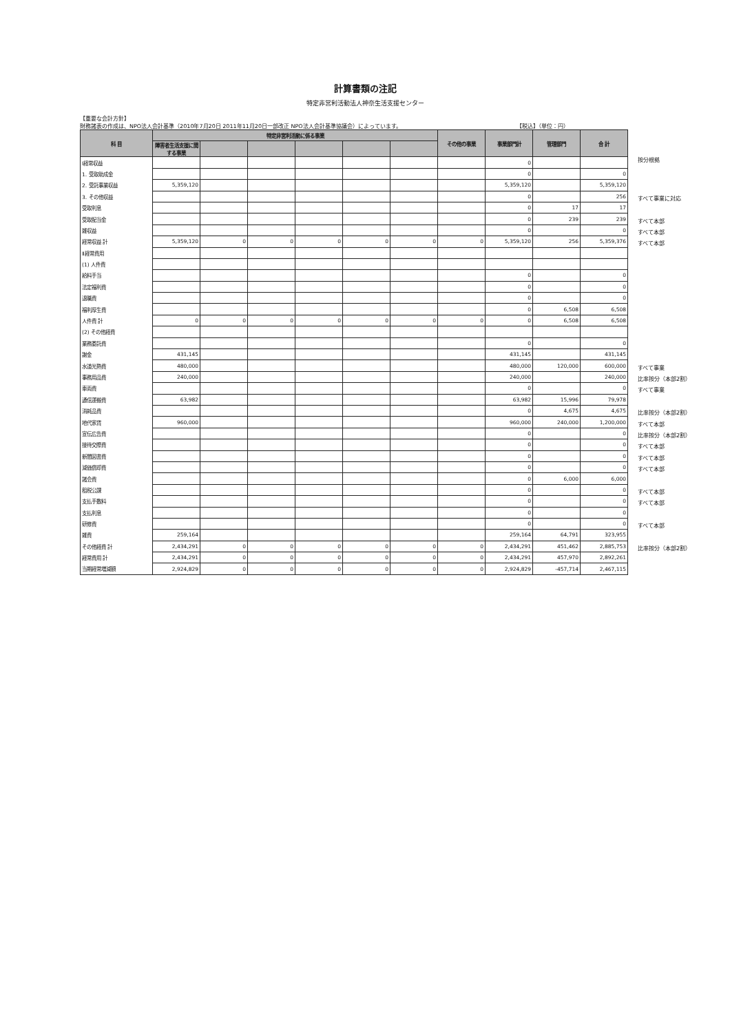計算書類の注記
特定非営利活動法人神奈生活支援センター
【重要な会計方針】
財務諸表の作成は、NPO法人会計基準（2010年7月20日 2011年11月20日一部改正 NPO法人会計基準協議会）によっています。 【税込】（単位：円）
| 科 目 | 特定非営利活動に係る事業 | | | | | | その他の事業 | 事業部門計 | 管理部門 | 合 計 |
| --- | --- | --- | --- | --- | --- | --- | --- | --- | --- | --- |
| | 障害者生活支援に関する事業 | | | | | | | | | |
| Ⅰ経常収益 | | | | | | | | 0 | | |
| 1. 受取助成金 | | | | | | | | 0 | | 0 |
| 2. 受託事業収益 | 5,359,120 | | | | | | | 5,359,120 | | 5,359,120 |
| 3. その他収益 | | | | | | | | 0 | | 256 |
| 受取利息 | | | | | | | | 0 | 17 | 17 |
| 受取配当金 | | | | | | | | 0 | 239 | 239 |
| 雑収益 | | | | | | | | 0 | | 0 |
| 経常収益 計 | 5,359,120 | 0 | 0 | 0 | 0 | 0 | 0 | 5,359,120 | 256 | 5,359,376 |
| Ⅱ経常費用 | | | | | | | | | | |
| (1) 人件費 | | | | | | | | | | |
| 給料手当 | | | | | | | | 0 | | 0 |
| 法定福利費 | | | | | | | | 0 | | 0 |
| 退職費 | | | | | | | | 0 | | 0 |
| 福利厚生費 | | | | | | | | 0 | 6,508 | 6,508 |
| 人件費 計 | 0 | 0 | 0 | 0 | 0 | 0 | 0 | 0 | 6,508 | 6,508 |
| (2) その他経費 | | | | | | | | | | |
| 業務委託費 | | | | | | | | 0 | | 0 |
| 謝金 | 431,145 | | | | | | | 431,145 | | 431,145 |
| 水道光熱費 | 480,000 | | | | | | | 480,000 | 120,000 | 600,000 |
| 事務用品費 | 240,000 | | | | | | | 240,000 | | 240,000 |
| 車両費 | | | | | | | | 0 | | 0 |
| 通信運搬費 | 63,982 | | | | | | | 63,982 | 15,996 | 79,978 |
| 消耗品費 | | | | | | | | 0 | 4,675 | 4,675 |
| 地代家賃 | 960,000 | | | | | | | 960,000 | 240,000 | 1,200,000 |
| 宣伝広告費 | | | | | | | | 0 | | 0 |
| 接待交際費 | | | | | | | | 0 | | 0 |
| 新聞図書費 | | | | | | | | 0 | | 0 |
| 減価償却費 | | | | | | | | 0 | | 0 |
| 諸会費 | | | | | | | | 0 | 6,000 | 6,000 |
| 租税公課 | | | | | | | | 0 | | 0 |
| 支払手数料 | | | | | | | | 0 | | 0 |
| 支払利息 | | | | | | | | 0 | | 0 |
| 研修費 | | | | | | | | 0 | | 0 |
| 雑費 | 259,164 | | | | | | | 259,164 | 64,791 | 323,955 |
| その他経費 計 | 2,434,291 | 0 | 0 | 0 | 0 | 0 | 0 | 2,434,291 | 451,462 | 2,885,753 |
| 経常費用 計 | 2,434,291 | 0 | 0 | 0 | 0 | 0 | 0 | 2,434,291 | 457,970 | 2,892,261 |
| 当期経常増減額 | 2,924,829 | 0 | 0 | 0 | 0 | 0 | 0 | 2,924,829 | -457,714 | 2,467,115 |
按分根拠
すべて事業に対応
すべて本部
すべて本部
すべて本部
すべて事業
比率按分（本部2割）
すべて事業
比率按分（本部2割）
すべて本部
比率按分（本部2割）
すべて本部
すべて本部
すべて本部
すべて本部
すべて本部
すべて本部
比率按分（本部2割）